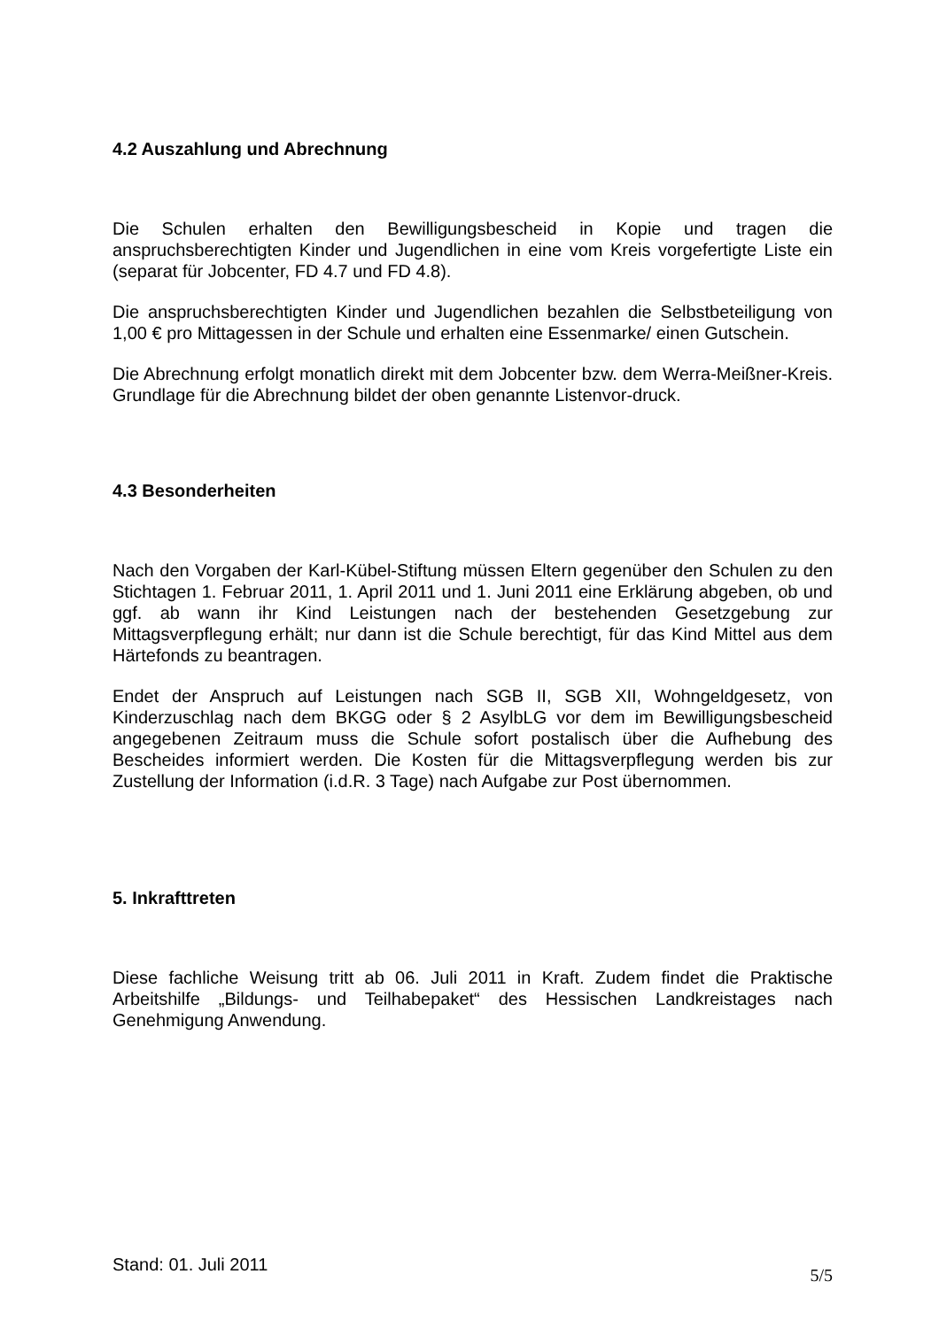4.2 Auszahlung und Abrechnung
Die Schulen erhalten den Bewilligungsbescheid in Kopie und tragen die anspruchsberechtigten Kinder und Jugendlichen in eine vom Kreis vorgefertigte Liste ein (separat für Jobcenter, FD 4.7 und FD 4.8).
Die anspruchsberechtigten Kinder und Jugendlichen bezahlen die Selbstbeteiligung von 1,00 € pro Mittagessen in der Schule und erhalten eine Essenmarke/ einen Gutschein.
Die Abrechnung erfolgt monatlich direkt mit dem Jobcenter bzw. dem Werra-Meißner-Kreis. Grundlage für die Abrechnung bildet der oben genannte Listenvor-druck.
4.3 Besonderheiten
Nach den Vorgaben der Karl-Kübel-Stiftung müssen Eltern gegenüber den Schulen zu den Stichtagen 1. Februar 2011, 1. April 2011 und 1. Juni 2011 eine Erklärung abgeben, ob und ggf. ab wann ihr Kind Leistungen nach der bestehenden Gesetzgebung zur Mittagsverpflegung erhält; nur dann ist die Schule berechtigt, für das Kind Mittel aus dem Härtefonds zu beantragen.
Endet der Anspruch auf Leistungen nach SGB II, SGB XII, Wohngeldgesetz, von Kinderzuschlag nach dem BKGG oder § 2 AsylbLG vor dem im Bewilligungsbescheid angegebenen Zeitraum muss die Schule sofort postalisch über die Aufhebung des Bescheides informiert werden. Die Kosten für die Mittagsverpflegung werden bis zur Zustellung der Information (i.d.R. 3 Tage) nach Aufgabe zur Post übernommen.
5. Inkrafttreten
Diese fachliche Weisung tritt ab 06. Juli 2011 in Kraft. Zudem findet die Praktische Arbeitshilfe „Bildungs- und Teilhabepaket“ des Hessischen Landkreistages nach Genehmigung Anwendung.
Stand: 01. Juli 2011
5/5